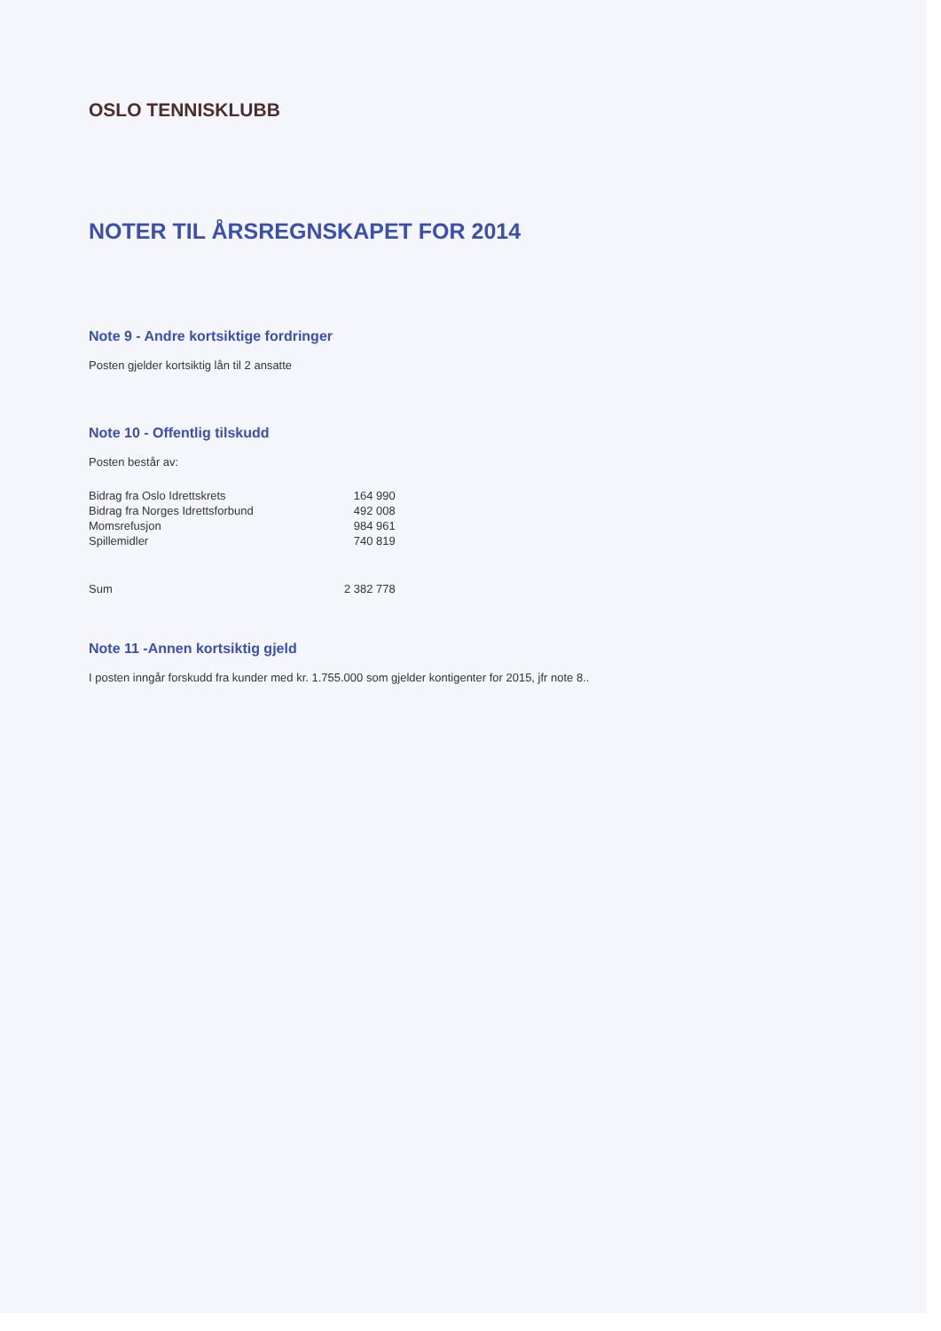OSLO TENNISKLUBB
NOTER TIL ÅRSREGNSKAPET FOR 2014
Note 9 - Andre kortsiktige fordringer
Posten gjelder kortsiktig lån til 2 ansatte
Note 10 - Offentlig tilskudd
Posten består av:
| Bidrag fra Oslo Idrettskrets | 164 990 |
| Bidrag fra Norges Idrettsforbund | 492 008 |
| Momsrefusjon | 984 961 |
| Spillemidler | 740 819 |
| Sum | 2 382 778 |
Note 11 -Annen kortsiktig gjeld
I posten inngår forskudd fra kunder med kr. 1.755.000 som gjelder kontigenter for 2015, jfr note 8..